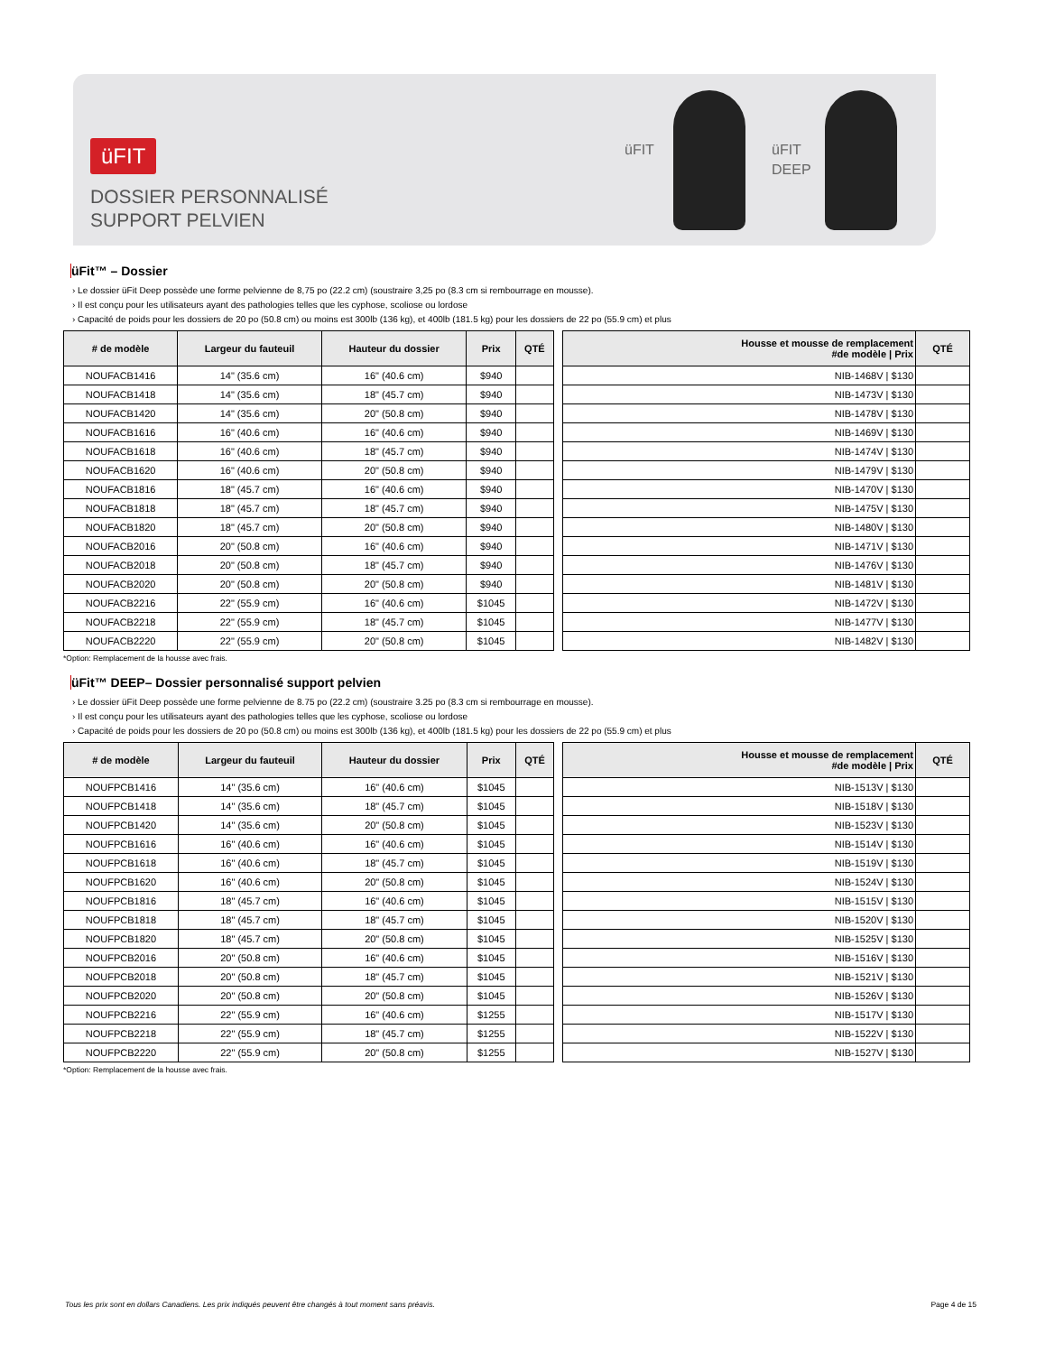üFIT
DOSSIER PERSONNALISÉ
SUPPORT PELVIEN
üFIT
üFIT
DEEP
üFit™ – Dossier
› Le dossier üFit Deep possède une forme pelvienne de 8,75 po (22.2 cm) (soustraire 3,25 po (8.3 cm si rembourrage en mousse).
› Il est conçu pour les utilisateurs ayant des pathologies telles que les cyphose, scoliose ou lordose
› Capacité de poids pour les dossiers de 20 po (50.8 cm) ou moins est 300lb (136 kg), et 400lb (181.5 kg) pour les dossiers de 22 po (55.9 cm) et plus
| # de modèle | Largeur du fauteuil | Hauteur du dossier | Prix | QTÉ |
| --- | --- | --- | --- | --- |
| NOUFACB1416 | 14" (35.6 cm) | 16" (40.6 cm) | $940 | |
| NOUFACB1418 | 14" (35.6 cm) | 18" (45.7 cm) | $940 | |
| NOUFACB1420 | 14" (35.6 cm) | 20" (50.8 cm) | $940 | |
| NOUFACB1616 | 16" (40.6 cm) | 16" (40.6 cm) | $940 | |
| NOUFACB1618 | 16" (40.6 cm) | 18" (45.7 cm) | $940 | |
| NOUFACB1620 | 16" (40.6 cm) | 20" (50.8 cm) | $940 | |
| NOUFACB1816 | 18" (45.7 cm) | 16" (40.6 cm) | $940 | |
| NOUFACB1818 | 18" (45.7 cm) | 18" (45.7 cm) | $940 | |
| NOUFACB1820 | 18" (45.7 cm) | 20" (50.8 cm) | $940 | |
| NOUFACB2016 | 20" (50.8 cm) | 16" (40.6 cm) | $940 | |
| NOUFACB2018 | 20" (50.8 cm) | 18" (45.7 cm) | $940 | |
| NOUFACB2020 | 20" (50.8 cm) | 20" (50.8 cm) | $940 | |
| NOUFACB2216 | 22" (55.9 cm) | 16" (40.6 cm) | $1045 | |
| NOUFACB2218 | 22" (55.9 cm) | 18" (45.7 cm) | $1045 | |
| NOUFACB2220 | 22" (55.9 cm) | 20" (50.8 cm) | $1045 | |
| Housse et mousse de remplacement #de modèle / Prix | QTÉ |
| --- | --- |
| NIB-1468V / $130 | |
| NIB-1473V / $130 | |
| NIB-1478V / $130 | |
| NIB-1469V / $130 | |
| NIB-1474V / $130 | |
| NIB-1479V / $130 | |
| NIB-1470V / $130 | |
| NIB-1475V / $130 | |
| NIB-1480V / $130 | |
| NIB-1471V / $130 | |
| NIB-1476V / $130 | |
| NIB-1481V / $130 | |
| NIB-1472V / $130 | |
| NIB-1477V / $130 | |
| NIB-1482V / $130 | |
*Option: Remplacement de la housse avec frais.
üFit™ DEEP– Dossier personnalisé support pelvien
› Le dossier üFit Deep possède une forme pelvienne de 8.75 po (22.2 cm) (soustraire 3.25 po (8.3 cm si rembourrage en mousse).
› Il est conçu pour les utilisateurs ayant des pathologies telles que les cyphose, scoliose ou lordose
› Capacité de poids pour les dossiers de 20 po (50.8 cm) ou moins est 300lb (136 kg), et 400lb (181.5 kg) pour les dossiers de 22 po (55.9 cm) et plus
| # de modèle | Largeur du fauteuil | Hauteur du dossier | Prix | QTÉ |
| --- | --- | --- | --- | --- |
| NOUFPCB1416 | 14" (35.6 cm) | 16" (40.6 cm) | $1045 | |
| NOUFPCB1418 | 14" (35.6 cm) | 18" (45.7 cm) | $1045 | |
| NOUFPCB1420 | 14" (35.6 cm) | 20" (50.8 cm) | $1045 | |
| NOUFPCB1616 | 16" (40.6 cm) | 16" (40.6 cm) | $1045 | |
| NOUFPCB1618 | 16" (40.6 cm) | 18" (45.7 cm) | $1045 | |
| NOUFPCB1620 | 16" (40.6 cm) | 20" (50.8 cm) | $1045 | |
| NOUFPCB1816 | 18" (45.7 cm) | 16" (40.6 cm) | $1045 | |
| NOUFPCB1818 | 18" (45.7 cm) | 18" (45.7 cm) | $1045 | |
| NOUFPCB1820 | 18" (45.7 cm) | 20" (50.8 cm) | $1045 | |
| NOUFPCB2016 | 20" (50.8 cm) | 16" (40.6 cm) | $1045 | |
| NOUFPCB2018 | 20" (50.8 cm) | 18" (45.7 cm) | $1045 | |
| NOUFPCB2020 | 20" (50.8 cm) | 20" (50.8 cm) | $1045 | |
| NOUFPCB2216 | 22" (55.9 cm) | 16" (40.6 cm) | $1255 | |
| NOUFPCB2218 | 22" (55.9 cm) | 18" (45.7 cm) | $1255 | |
| NOUFPCB2220 | 22" (55.9 cm) | 20" (50.8 cm) | $1255 | |
| Housse et mousse de remplacement #de modèle / Prix | QTÉ |
| --- | --- |
| NIB-1513V / $130 | |
| NIB-1518V / $130 | |
| NIB-1523V / $130 | |
| NIB-1514V / $130 | |
| NIB-1519V / $130 | |
| NIB-1524V / $130 | |
| NIB-1515V / $130 | |
| NIB-1520V / $130 | |
| NIB-1525V / $130 | |
| NIB-1516V / $130 | |
| NIB-1521V / $130 | |
| NIB-1526V / $130 | |
| NIB-1517V / $130 | |
| NIB-1522V / $130 | |
| NIB-1527V / $130 | |
*Option: Remplacement de la housse avec frais.
Tous les prix sont en dollars Canadiens. Les prix indiqués peuvent être changés à tout moment sans préavis. Page 4 de 15